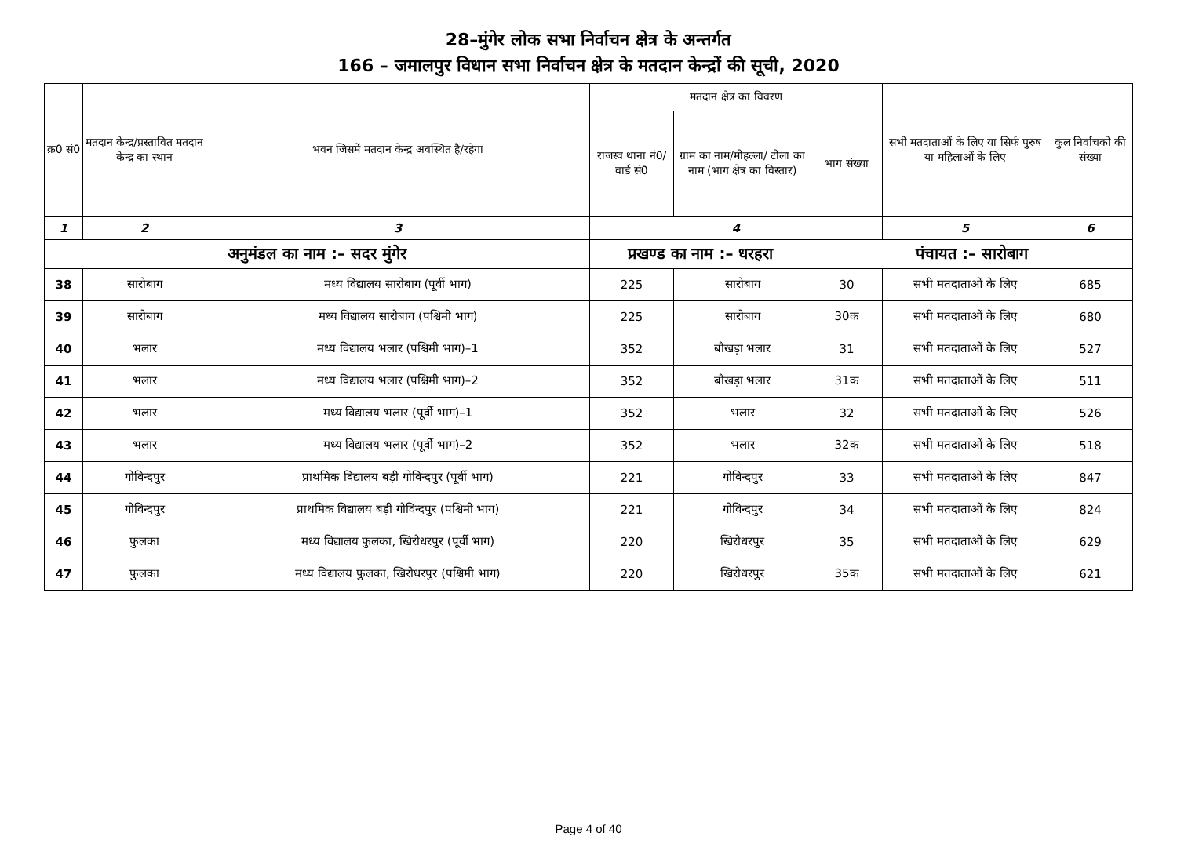28–मुंगेर लोक सभा निर्वाचन क्षेत्र के अन्तर्गत
166 – जमालपुर विधान सभा निर्वाचन क्षेत्र के मतदान केन्द्रों की सूची, 2020
| क्र0 सं0 | मतदान केन्द्र/प्रस्तावित मतदान केन्द्र का स्थान | भवन जिसमें मतदान केन्द्र अवस्थित है/रहेगा | मतदान क्षेत्र का विवरण | | | सभी मतदाताओं के लिए या सिर्फ पुरुष या महिलाओं के लिए | कुल निर्वाचको की संख्या |
| --- | --- | --- | --- | --- | --- | --- | --- |
| | | | राजस्व थाना नं0/वार्ड सं0 | ग्राम का नाम/मोहल्ला/ टोला का नाम (भाग क्षेत्र का विस्तार) | भाग संख्या | | |
| 1 | 2 | 3 | 4 | | | 5 | 6 |
| अनुमंडल का नाम :– सदर मुंगेर | | | प्रखण्ड का नाम :– धरहरा | | पंचायत :– सारोबाग | | |
| 38 | सारोबाग | मध्य विद्यालय सारोबाग (पूर्वी भाग) | 225 | सारोबाग | 30 | सभी मतदाताओं के लिए | 685 |
| 39 | सारोबाग | मध्य विद्यालय सारोबाग (पश्चिमी भाग) | 225 | सारोबाग | 30क | सभी मतदाताओं के लिए | 680 |
| 40 | भलार | मध्य विद्यालय भलार (पश्चिमी भाग)–1 | 352 | बौखड़ा भलार | 31 | सभी मतदाताओं के लिए | 527 |
| 41 | भलार | मध्य विद्यालय भलार (पश्चिमी भाग)–2 | 352 | बौखड़ा भलार | 31क | सभी मतदाताओं के लिए | 511 |
| 42 | भलार | मध्य विद्यालय भलार (पूर्वी भाग)–1 | 352 | भलार | 32 | सभी मतदाताओं के लिए | 526 |
| 43 | भलार | मध्य विद्यालय भलार (पूर्वी भाग)–2 | 352 | भलार | 32क | सभी मतदाताओं के लिए | 518 |
| 44 | गोविन्दपुर | प्राथमिक विद्यालय बड़ी गोविन्दपुर (पूर्वी भाग) | 221 | गोविन्दपुर | 33 | सभी मतदाताओं के लिए | 847 |
| 45 | गोविन्दपुर | प्राथमिक विद्यालय बड़ी गोविन्दपुर (पश्चिमी भाग) | 221 | गोविन्दपुर | 34 | सभी मतदाताओं के लिए | 824 |
| 46 | फुलका | मध्य विद्यालय फुलका, खिरोधरपुर (पूर्वी भाग) | 220 | खिरोधरपुर | 35 | सभी मतदाताओं के लिए | 629 |
| 47 | फुलका | मध्य विद्यालय फुलका, खिरोधरपुर (पश्चिमी भाग) | 220 | खिरोधरपुर | 35क | सभी मतदाताओं के लिए | 621 |
Page 4 of 40